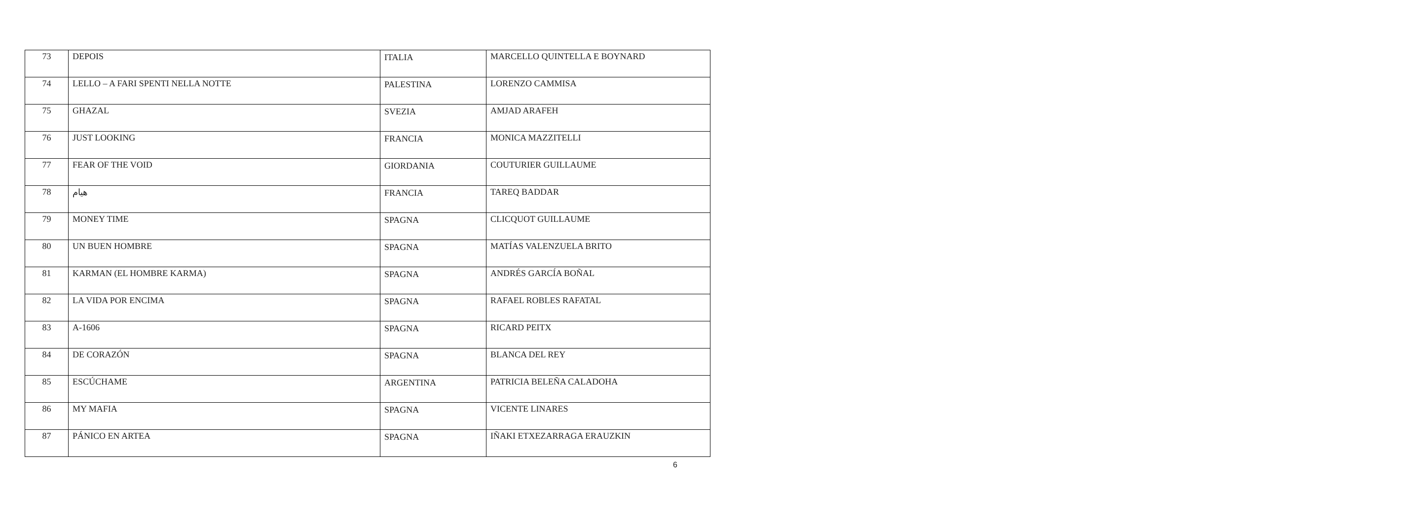| 73 | DEPOIS | ITALIA | MARCELLO QUINTELLA E BOYNARD |
| 74 | LELLO – A FARI SPENTI NELLA NOTTE | PALESTINA | LORENZO CAMMISA |
| 75 | GHAZAL | SVEZIA | AMJAD ARAFEH |
| 76 | JUST LOOKING | FRANCIA | MONICA MAZZITELLI |
| 77 | FEAR OF THE VOID | GIORDANIA | COUTURIER GUILLAUME |
| 78 | هيام | FRANCIA | TAREQ BADDAR |
| 79 | MONEY TIME | SPAGNA | CLICQUOT GUILLAUME |
| 80 | UN BUEN HOMBRE | SPAGNA | MATÍAS VALENZUELA BRITO |
| 81 | KARMAN (EL HOMBRE KARMA) | SPAGNA | ANDRÉS GARCÍA BOÑAL |
| 82 | LA VIDA POR ENCIMA | SPAGNA | RAFAEL ROBLES RAFATAL |
| 83 | A-1606 | SPAGNA | RICARD PEITX |
| 84 | DE CORAZÓN | SPAGNA | BLANCA DEL REY |
| 85 | ESCÚCHAME | ARGENTINA | PATRICIA BELEÑA CALADOHA |
| 86 | MY MAFIA | SPAGNA | VICENTE LINARES |
| 87 | PÁNICO EN ARTEA | SPAGNA | IÑAKI ETXEZARRAGA ERAUZKIN |
6